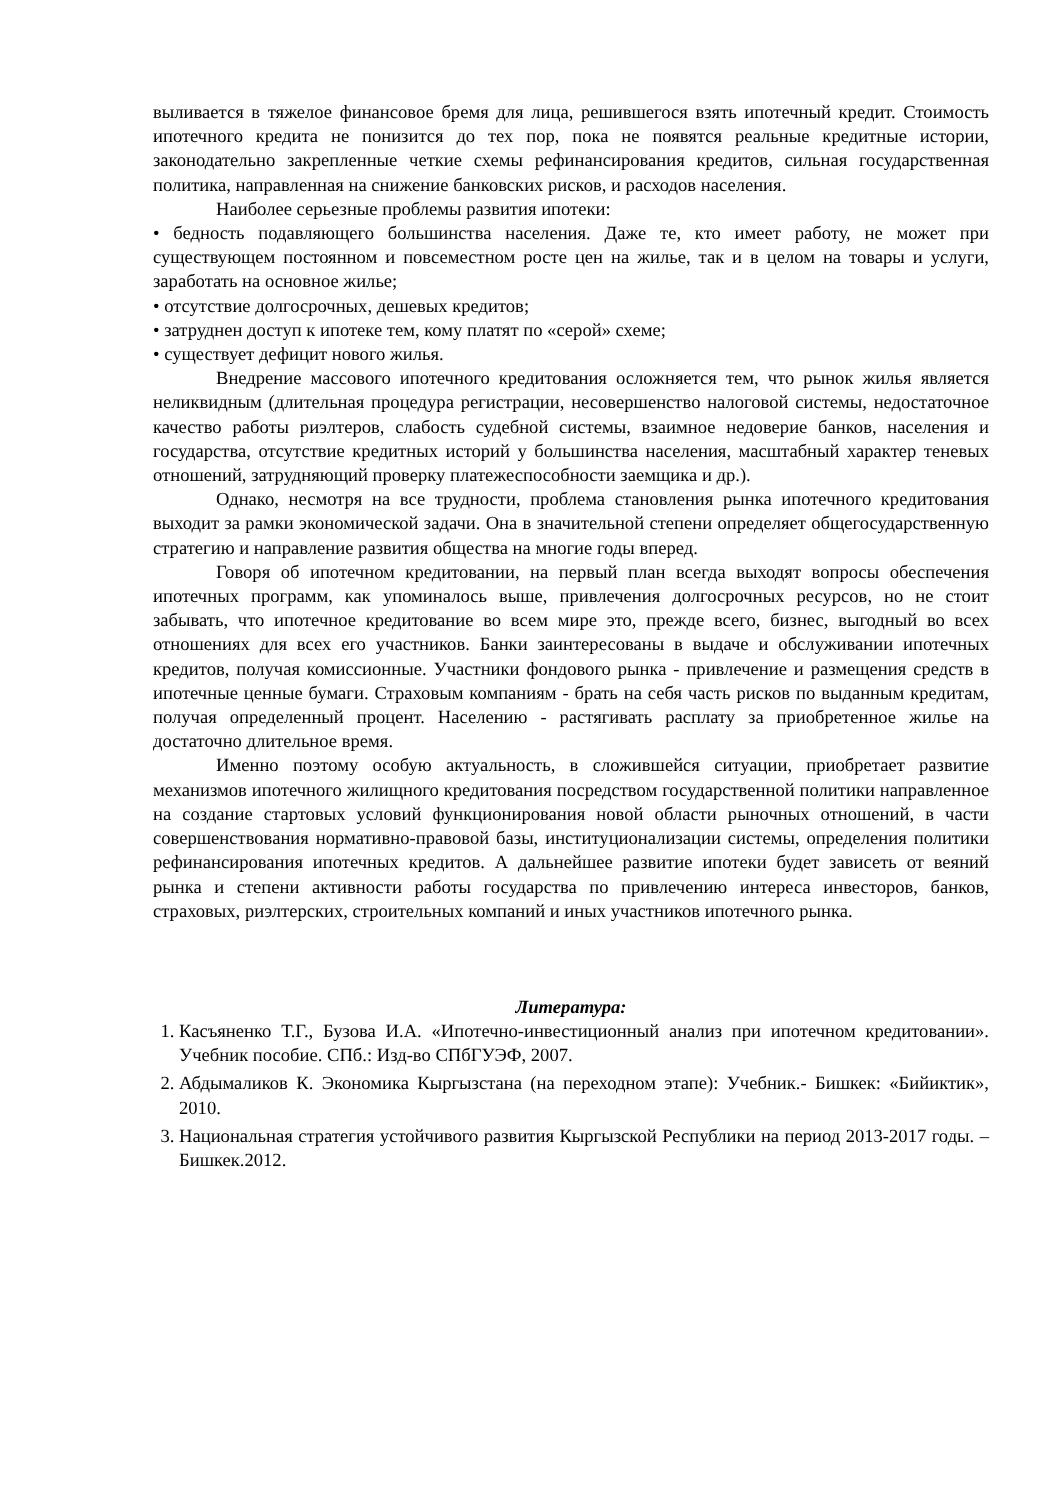выливается в тяжелое финансовое бремя для лица, решившегося взять ипотечный кредит. Стоимость ипотечного кредита не понизится до тех пор, пока не появятся реальные кредитные истории, законодательно закрепленные четкие схемы рефинансирования кредитов, сильная государственная политика, направленная на снижение банковских рисков, и расходов населения.
Наиболее серьезные проблемы развития ипотеки:
• бедность подавляющего большинства населения. Даже те, кто имеет работу, не может при существующем постоянном и повсеместном росте цен на жилье, так и в целом на товары и услуги, заработать на основное жилье;
• отсутствие долгосрочных, дешевых кредитов;
• затруднен доступ к ипотеке тем, кому платят по «серой» схеме;
• существует дефицит нового жилья.
Внедрение массового ипотечного кредитования осложняется тем, что рынок жилья является неликвидным (длительная процедура регистрации, несовершенство налоговой системы, недостаточное качество работы риэлтеров, слабость судебной системы, взаимное недоверие банков, населения и государства, отсутствие кредитных историй у большинства населения, масштабный характер теневых отношений, затрудняющий проверку платежеспособности заемщика и др.).
Однако, несмотря на все трудности, проблема становления рынка ипотечного кредитования выходит за рамки экономической задачи. Она в значительной степени определяет общегосударственную стратегию и направление развития общества на многие годы вперед.
Говоря об ипотечном кредитовании, на первый план всегда выходят вопросы обеспечения ипотечных программ, как упоминалось выше, привлечения долгосрочных ресурсов, но не стоит забывать, что ипотечное кредитование во всем мире это, прежде всего, бизнес, выгодный во всех отношениях для всех его участников. Банки заинтересованы в выдаче и обслуживании ипотечных кредитов, получая комиссионные. Участники фондового рынка - привлечение и размещения средств в ипотечные ценные бумаги. Страховым компаниям - брать на себя часть рисков по выданным кредитам, получая определенный процент. Населению - растягивать расплату за приобретенное жилье на достаточно длительное время.
Именно поэтому особую актуальность, в сложившейся ситуации, приобретает развитие механизмов ипотечного жилищного кредитования посредством государственной политики направленное на создание стартовых условий функционирования новой области рыночных отношений, в части совершенствования нормативно-правовой базы, институционализации системы, определения политики рефинансирования ипотечных кредитов. А дальнейшее развитие ипотеки будет зависеть от веяний рынка и степени активности работы государства по привлечению интереса инвесторов, банков, страховых, риэлтерских, строительных компаний и иных участников ипотечного рынка.
Литература:
1. Касъяненко Т.Г., Бузова И.А. «Ипотечно-инвестиционный анализ при ипотечном кредитовании». Учебник пособие. СПб.: Изд-во СПбГУЭФ, 2007.
2. Абдымаликов К. Экономика Кыргызстана (на переходном этапе): Учебник.- Бишкек: «Бийиктик», 2010.
3. Национальная стратегия устойчивого развития Кыргызской Республики на период 2013-2017 годы. –Бишкек.2012.